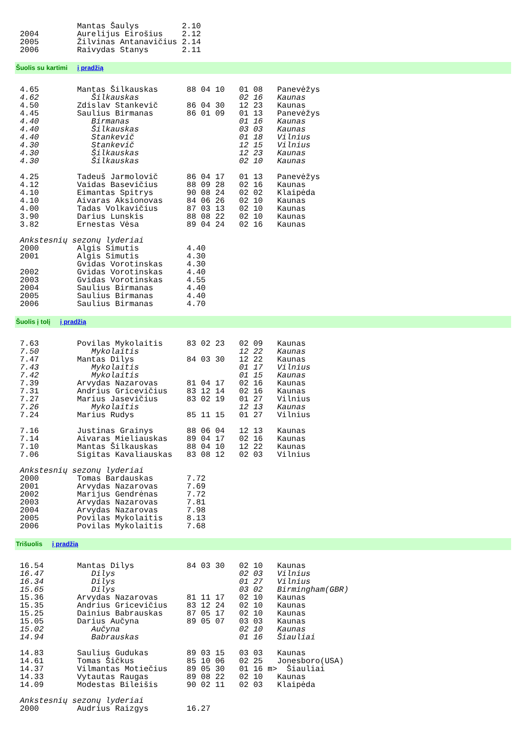Mantas Šaulys         2.10
2004        Aurelijus Eirošius    2.12
2005        Žilvinas Antanavičius 2.14
2006        Raivydas Stanys       2.11
Šuolis su kartimi į pradžią
4.65        Mantas Šilkauskas      88 04 10   01 08   Panevėžys
4.62           Šilkauskas                     02 16   Kaunas
4.50        Zdislav Stankevič      86 04 30   12 23   Kaunas
4.45        Saulius Birmanas       86 01 09   01 13   Panevėžys
4.40           Birmanas                       01 16   Kaunas
4.40           Šilkauskas                     03 03   Kaunas
4.40           Stankevič                      01 18   Vilnius
4.30           Stankevič                      12 15   Vilnius
4.30           Šilkauskas                     12 23   Kaunas
4.30           Šilkauskas                     02 10   Kaunas

4.25        Tadeuš Jarmolovič      86 04 17   01 13   Panevėžys
4.12        Vaidas Basevičius      88 09 28   02 16   Kaunas
4.10        Eimantas Spitrys       90 08 24   02 02   Klaipėda
4.10        Aivaras Aksionovas     84 06 26   02 10   Kaunas
4.00        Tadas Volkavičius      87 03 13   02 10   Kaunas
3.90        Darius Lunskis         88 08 22   02 10   Kaunas
3.82        Ernestas Vėsa          89 04 24   02 16   Kaunas

Ankstesnių sezonų lyderiai
2000        Algis Simutis          4.40
2001        Algis Simutis          4.30
            Gvidas Vorotinskas     4.30
2002        Gvidas Vorotinskas     4.40
2003        Gvidas Vorotinskas     4.55
2004        Saulius Birmanas       4.40
2005        Saulius Birmanas       4.40
2006        Saulius Birmanas       4.70
Šuolis į tolį į pradžią
7.63        Povilas Mykolaitis     83 02 23   02 09   Kaunas
7.50           Mykolaitis                     12 22   Kaunas
7.47        Mantas Dilys           84 03 30   12 22   Kaunas
7.43           Mykolaitis                     01 17   Vilnius
7.42           Mykolaitis                     01 15   Kaunas
7.39        Arvydas Nazarovas      81 04 17   02 16   Kaunas
7.31        Andrius Gricevičius    83 12 14   02 16   Kaunas
7.27        Marius Jasevičius      83 02 19   01 27   Vilnius
7.26           Mykolaitis                     12 13   Kaunas
7.24        Marius Rudys           85 11 15   01 27   Vilnius

7.16        Justinas Grainys       88 06 04   12 13   Kaunas
7.14        Aivaras Mieliauskas    89 04 17   02 16   Kaunas
7.10        Mantas Šilkauskas      88 04 10   12 22   Kaunas
7.06        Sigitas Kavaliauskas   83 08 12   02 03   Vilnius

Ankstesnių sezonų lyderiai
2000        Tomas Bardauskas       7.72
2001        Arvydas Nazarovas      7.69
2002        Marijus Gendrėnas      7.72
2003        Arvydas Nazarovas      7.81
2004        Arvydas Nazarovas      7.98
2005        Povilas Mykolaitis     8.13
2006        Povilas Mykolaitis     7.68
Trišuolis į pradžią
16.54       Mantas Dilys           84 03 30   02 10   Kaunas
16.47          Dilys                          02 03   Vilnius
16.34          Dilys                          01 27   Vilnius
15.65          Dilys                          03 02   Birmingham(GBR)
15.36       Arvydas Nazarovas      81 11 17   02 10   Kaunas
15.35       Andrius Gricevičius    83 12 24   02 10   Kaunas
15.25       Dainius Babrauskas     87 05 17   02 10   Kaunas
15.05       Darius Aučyna          89 05 07   03 03   Kaunas
15.02          Aučyna                         02 10   Kaunas
14.94          Babrauskas                     01 16   Šiauliai

14.83       Saulius Gudukas        89 03 15   03 03   Kaunas
14.61       Tomas Šičkus           85 10 06   02 25   Jonesboro(USA)
14.37       Vilmantas Motiečius    89 05 30   01 16 m>  Šiauliai
14.33       Vytautas Raugas        89 08 22   02 10   Kaunas
14.09       Modestas Bileišis      90 02 11   02 03   Klaipėda

Ankstesnių sezonų lyderiai
2000        Audrius Raizgys        16.27